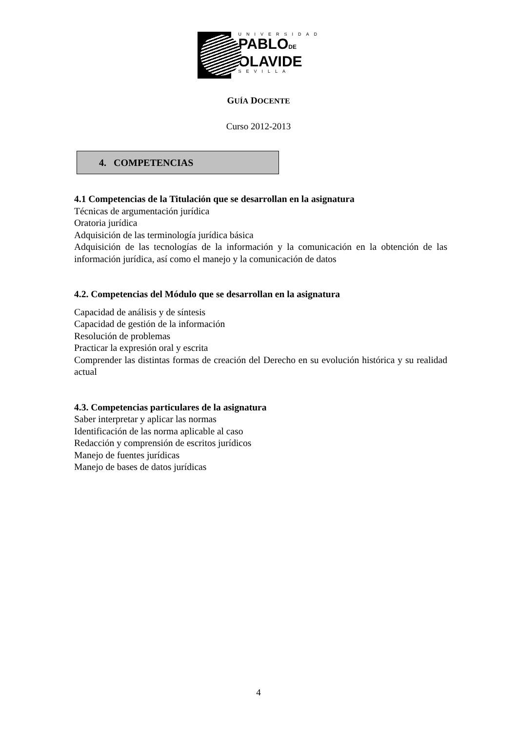UNIVERSIDAD
PABLODE
OLAVIDE
SEVILLA
GUÍA DOCENTE
Curso 2012-2013
4. COMPETENCIAS
4.1 Competencias de la Titulación que se desarrollan en la asignatura
Técnicas de argumentación jurídica
Oratoria jurídica
Adquisición de las terminología jurídica básica
Adquisición de las tecnologías de la información y la comunicación en la obtención de las información jurídica, así como el manejo y la comunicación de datos
4.2. Competencias del Módulo que se desarrollan en la asignatura
Capacidad de análisis y de síntesis
Capacidad de gestión de la información
Resolución de problemas
Practicar la expresión oral y escrita
Comprender las distintas formas de creación del Derecho en su evolución histórica y su realidad actual
4.3. Competencias particulares de la asignatura
Saber interpretar y aplicar las normas
Identificación de las norma aplicable al caso
Redacción y comprensión de escritos jurídicos
Manejo de fuentes jurídicas
Manejo de bases de datos jurídicas
4